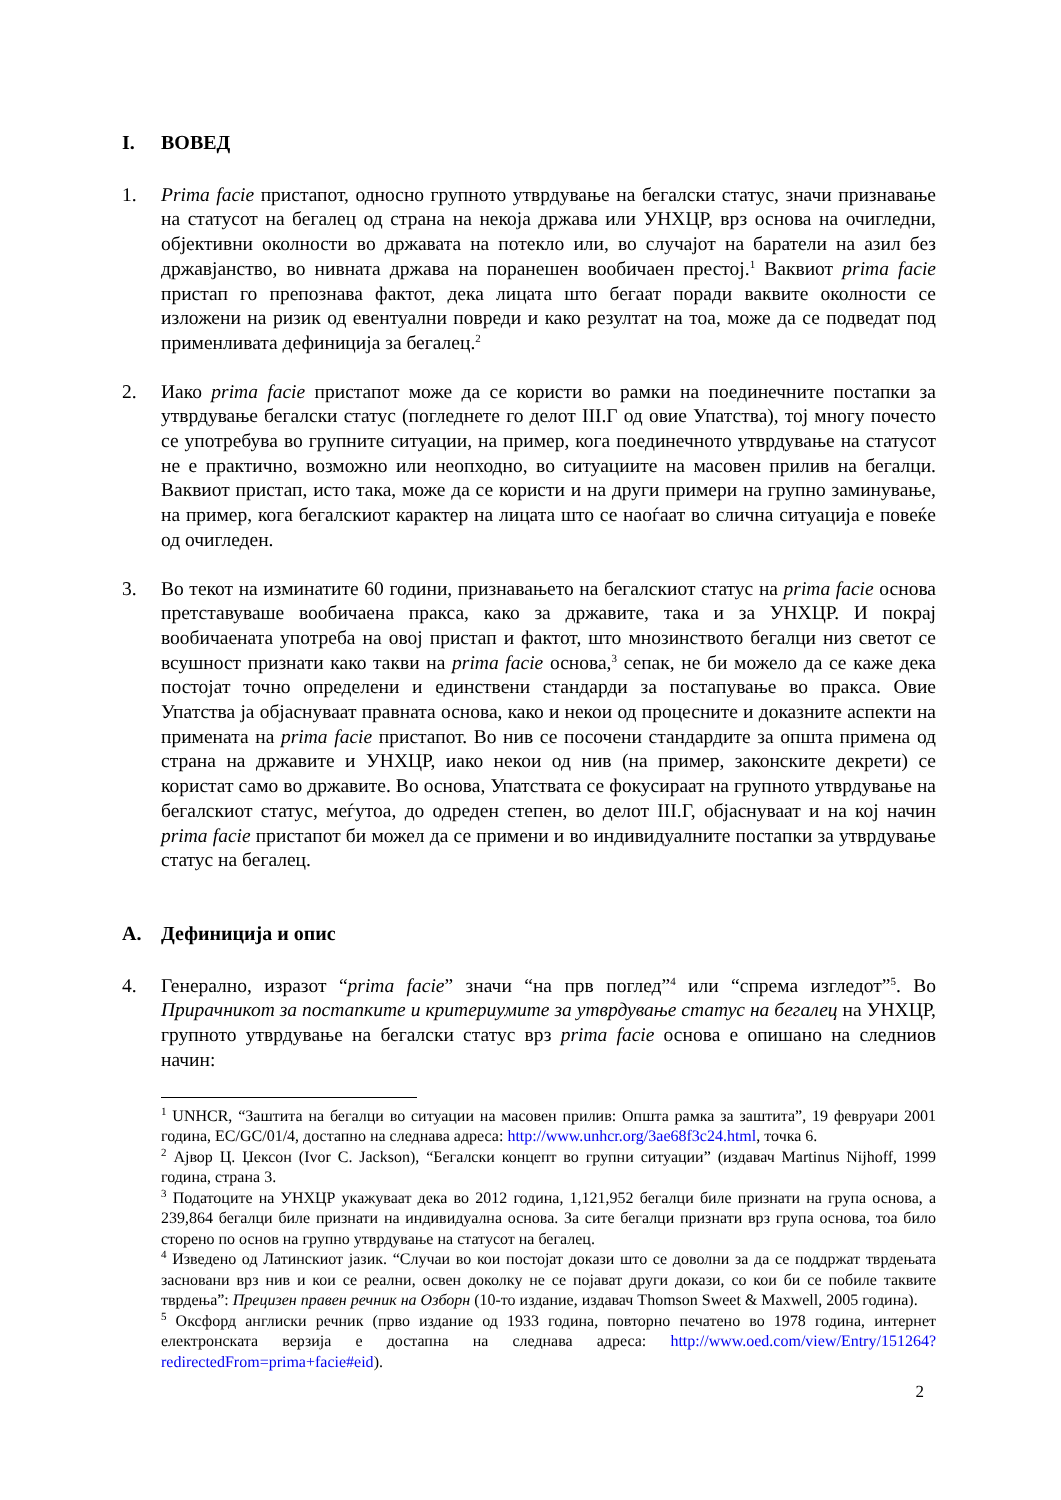I. ВОВЕД
1. Prima facie пристапот, односно групното утврдување на бегалски статус, значи признавање на статусот на бегалец од страна на некоја држава или УНХЦР, врз основа на очигледни, објективни околности во државата на потекло или, во случајот на баратели на азил без државјанство, во нивната држава на поранешен вообичаен престој.<sup>1</sup> Ваквиот prima facie пристап го препознава фактот, дека лицата што бегаат поради ваквите околности се изложени на ризик од евентуални повреди и како резултат на тоа, може да се подведат под применливата дефиниција за бегалец.<sup>2</sup>
2. Иако prima facie пристапот може да се користи во рамки на поединечните постапки за утврдување бегалски статус (погледнете го делот III.Г од овие Упатства), тој многу почесто се употребува во групните ситуации, на пример, кога поединечното утврдување на статусот не е практично, возможно или неопходно, во ситуациите на масовен прилив на бегалци. Ваквиот пристап, исто така, може да се користи и на други примери на групно заминување, на пример, кога бегалскиот карактер на лицата што се наоѓаат во слична ситуација е повеќе од очигледен.
3. Во текот на изминатите 60 години, признавањето на бегалскиот статус на prima facie основа претставуваше вообичаена пракса, како за државите, така и за УНХЦР. И покрај вообичаената употреба на овој пристап и фактот, што мнозинството бегалци низ светот се всушност признати како такви на prima facie основа,<sup>3</sup> сепак, не би можело да се каже дека постојат точно определени и единствени стандарди за постапување во пракса. Овие Упатства ја објаснуваат правната основа, како и некои од процесните и доказните аспекти на примената на prima facie пристапот. Во нив се посочени стандардите за општа примена од страна на државите и УНХЦР, иако некои од нив (на пример, законските декрети) се користат само во државите. Во основа, Упатствата се фокусираат на групното утврдување на бегалскиот статус, меѓутоа, до одреден степен, во делот III.Г, објаснуваат и на кој начин prima facie пристапот би можел да се примени и во индивидуалните постапки за утврдување статус на бегалец.
A. Дефиниција и опис
4. Генерално, изразот “prima facie” значи “на прв поглед”<sup>4</sup> или “спрема изгледот”<sup>5</sup>. Во Прирачникот за постапките и критериумите за утврдување статус на бегалец на УНХЦР, групното утврдување на бегалски статус врз prima facie основа е опишано на следниов начин:
<sup>1</sup> UNHCR, “Заштита на бегалци во ситуации на масовен прилив: Општа рамка за заштита”, 19 февруари 2001 година, EC/GC/01/4, достапно на следнава адреса: http://www.unhcr.org/3ae68f3c24.html, точка 6.
<sup>2</sup> Ајвор Ц. Џексон (Ivor C. Jackson), “Бегалски концепт во групни ситуации” (издавач Martinus Nijhoff, 1999 година, страна 3.
<sup>3</sup> Податоците на УНХЦР укажуваат дека во 2012 година, 1,121,952 бегалци биле признати на група основа, а 239,864 бегалци биле признати на индивидуална основа. За сите бегалци признати врз група основа, тоа било сторено по основ на групно утврдување на статусот на бегалец.
<sup>4</sup> Изведено од Латинскиот јазик. “Случаи во кои постојат докази што се доволни за да се поддржат тврдењата засновани врз нив и кои се реални, освен доколку не се појават други докази, со кои би се побиле таквите тврдења”: Прецизен правен речник на Озборн (10-то издание, издавач Thomson Sweet & Maxwell, 2005 година).
<sup>5</sup> Оксфорд англиски речник (прво издание од 1933 година, повторно печатено во 1978 година, интернет електронската верзија е достапна на следнава адреса: http://www.oed.com/view/Entry/151264?redirectedFrom=prima+facie#eid).
2